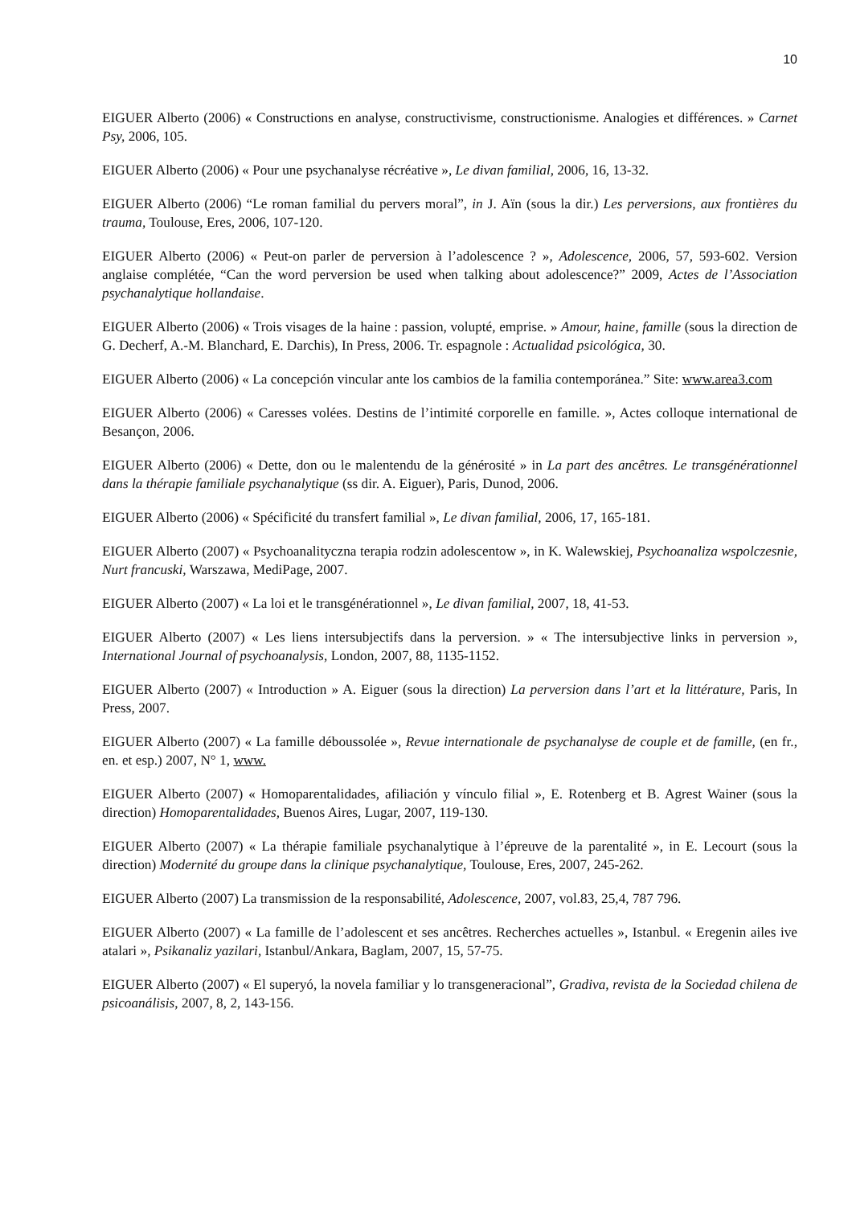10
EIGUER Alberto (2006) « Constructions en analyse, constructivisme, constructionisme. Analogies et différences. » Carnet Psy, 2006, 105.
EIGUER Alberto (2006) « Pour une psychanalyse récréative », Le divan familial, 2006, 16, 13-32.
EIGUER Alberto (2006) “Le roman familial du pervers moral”, in J. Aïn (sous la dir.) Les perversions, aux frontières du trauma, Toulouse, Eres, 2006, 107-120.
EIGUER Alberto (2006) « Peut-on parler de perversion à l’adolescence ? », Adolescence, 2006, 57, 593-602. Version anglaise complétée, “Can the word perversion be used when talking about adolescence?” 2009, Actes de l’Association psychanalytique hollandaise.
EIGUER Alberto (2006) « Trois visages de la haine : passion, volupté, emprise. » Amour, haine, famille (sous la direction de G. Decherf, A.-M. Blanchard, E. Darchis), In Press, 2006. Tr. espagnole : Actualidad psicológica, 30.
EIGUER Alberto (2006) « La concepción vincular ante los cambios de la familia contemporánea.” Site: www.area3.com
EIGUER Alberto (2006) « Caresses volées. Destins de l’intimité corporelle en famille. », Actes colloque international de Besançon, 2006.
EIGUER Alberto (2006) « Dette, don ou le malentendu de la générosité » in La part des ancêtres. Le transgénérationnel dans la thérapie familiale psychanalytique (ss dir. A. Eiguer), Paris, Dunod, 2006.
EIGUER Alberto (2006) « Spécificité du transfert familial », Le divan familial, 2006, 17, 165-181.
EIGUER Alberto (2007) « Psychoanalityczna terapia rodzin adolescentow », in K. Walewskiej, Psychoanaliza wspolczesnie, Nurt francuski, Warszawa, MediPage, 2007.
EIGUER Alberto (2007) « La loi et le transgénérationnel », Le divan familial, 2007, 18, 41-53.
EIGUER Alberto (2007) « Les liens intersubjectifs dans la perversion. » « The intersubjective links in perversion », International Journal of psychoanalysis, London, 2007, 88, 1135-1152.
EIGUER Alberto (2007) « Introduction » A. Eiguer (sous la direction) La perversion dans l’art et la littérature, Paris, In Press, 2007.
EIGUER Alberto (2007) « La famille déboussolée », Revue internationale de psychanalyse de couple et de famille, (en fr., en. et esp.) 2007, N° 1, www.
EIGUER Alberto (2007) « Homoparentalidades, afiliación y vínculo filial », E. Rotenberg et B. Agrest Wainer (sous la direction) Homoparentalidades, Buenos Aires, Lugar, 2007, 119-130.
EIGUER Alberto (2007) « La thérapie familiale psychanalytique à l’épreuve de la parentalité », in E. Lecourt (sous la direction) Modernité du groupe dans la clinique psychanalytique, Toulouse, Eres, 2007, 245-262.
EIGUER Alberto (2007) La transmission de la responsabilité, Adolescence, 2007, vol.83, 25,4, 787 796.
EIGUER Alberto (2007) « La famille de l’adolescent et ses ancêtres. Recherches actuelles », Istanbul. « Eregenin ailes ive atalari », Psikanaliz yazilari, Istanbul/Ankara, Baglam, 2007, 15, 57-75.
EIGUER Alberto (2007) « El superyó, la novela familiar y lo transgeneracional”, Gradiva, revista de la Sociedad chilena de psicoanálisis, 2007, 8, 2, 143-156.